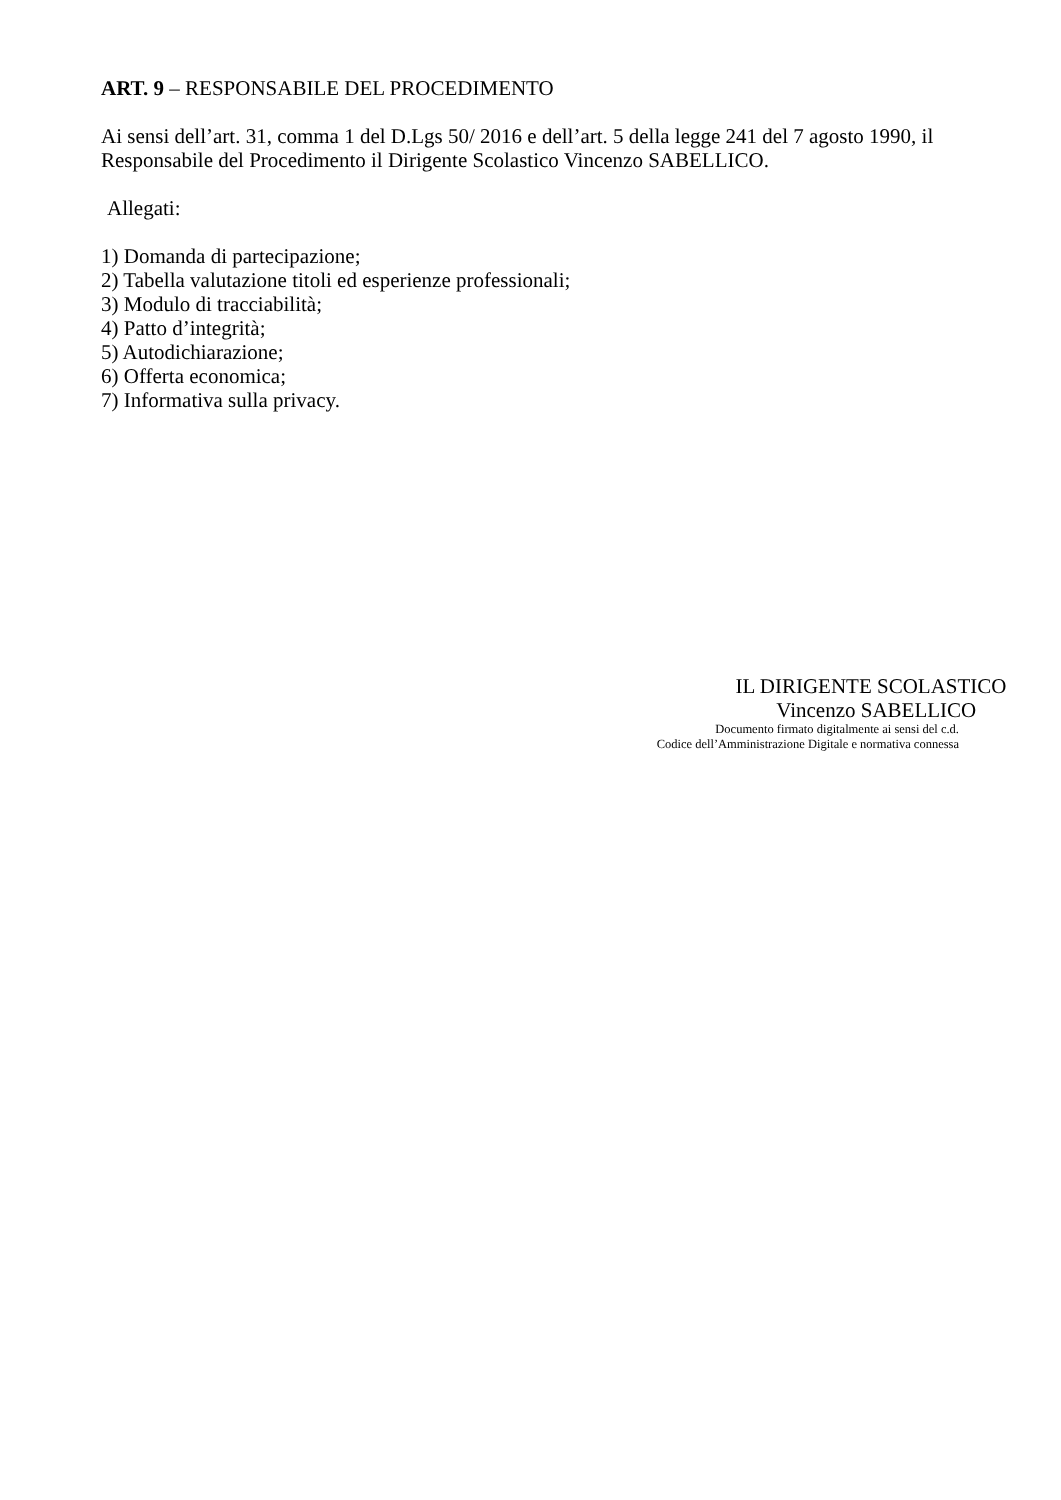ART. 9 – RESPONSABILE DEL PROCEDIMENTO
Ai sensi dell’art. 31, comma 1 del D.Lgs 50/ 2016 e dell’art. 5 della legge 241 del 7 agosto 1990, il Responsabile del Procedimento il Dirigente Scolastico Vincenzo SABELLICO.
Allegati:
1) Domanda di partecipazione;
2) Tabella valutazione titoli ed esperienze professionali;
3) Modulo di tracciabilità;
4) Patto d’integrità;
5) Autodichiarazione;
6) Offerta economica;
7) Informativa sulla privacy.
IL DIRIGENTE SCOLASTICO
Vincenzo SABELLICO
Documento firmato digitalmente ai sensi del c.d.
Codice dell’Amministrazione Digitale e normativa connessa